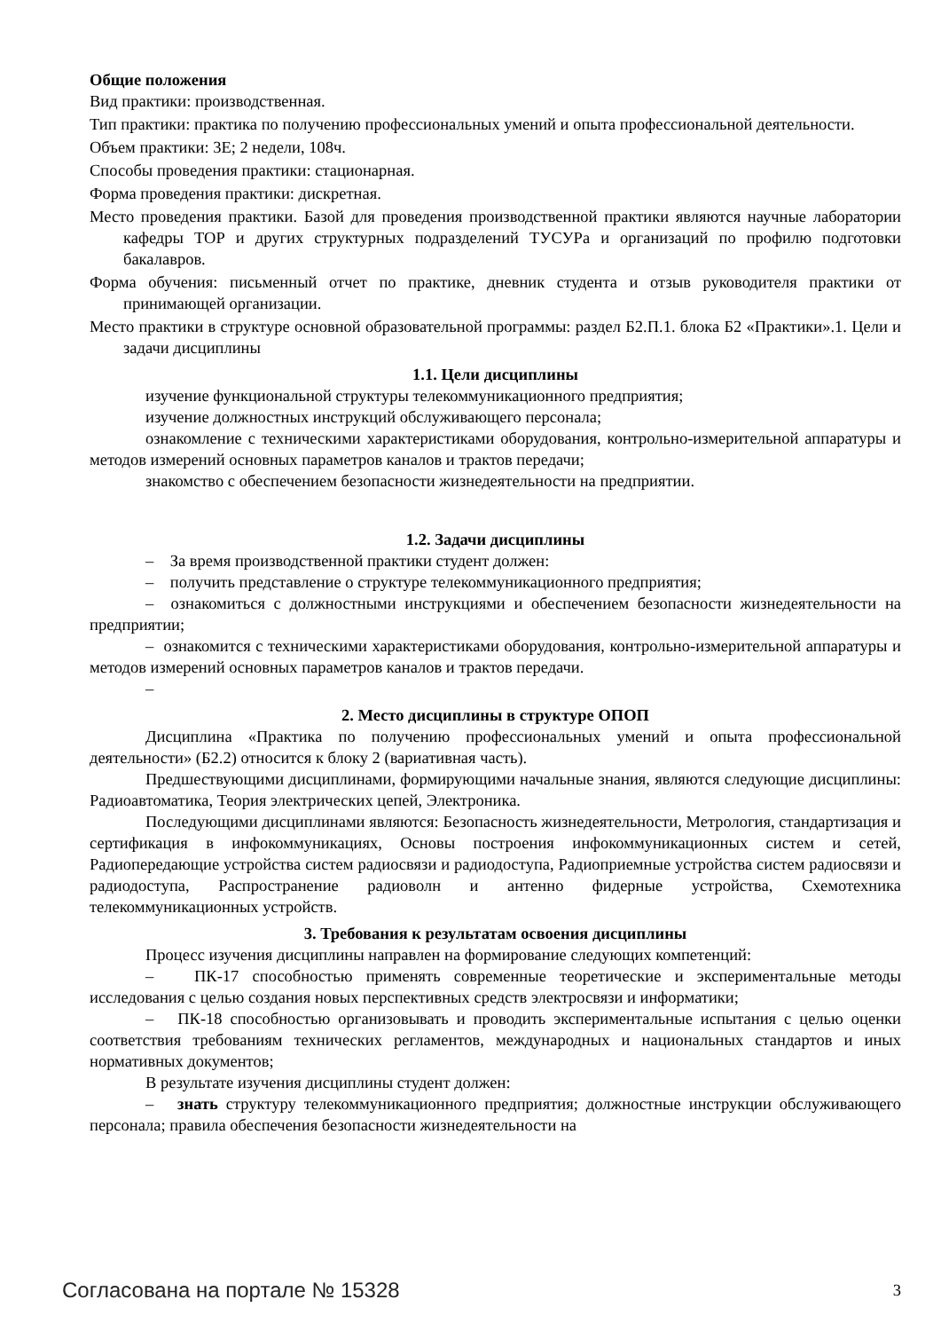Общие положения
Вид практики: производственная.
Тип практики: практика по получению профессиональных умений и опыта профессиональной деятельности.
Объем практики: 3Е; 2 недели, 108ч.
Способы проведения практики: стационарная.
Форма проведения практики: дискретная.
Место проведения практики. Базой для проведения производственной практики являются научные лаборатории кафедры ТОР и других структурных подразделений ТУСУРа и организаций по профилю подготовки бакалавров.
Форма обучения: письменный отчет по практике, дневник студента и отзыв руководителя практики от принимающей организации.
Место практики в структуре основной образовательной программы: раздел Б2.П.1. блока Б2 «Практики».1. Цели и задачи дисциплины
1.1. Цели дисциплины
изучение функциональной структуры телекоммуникационного предприятия;
изучение должностных инструкций обслуживающего персонала;
ознакомление с техническими характеристиками оборудования, контрольно-измерительной аппаратуры и методов измерений основных параметров каналов и трактов передачи;
знакомство с обеспечением безопасности жизнедеятельности на предприятии.
1.2. Задачи дисциплины
– За время производственной практики студент должен:
– получить представление о структуре телекоммуникационного предприятия;
– ознакомиться с должностными инструкциями и обеспечением безопасности жизнедеятельности на предприятии;
– ознакомится с техническими характеристиками оборудования, контрольно-измерительной аппаратуры и методов измерений основных параметров каналов и трактов передачи.
–
2. Место дисциплины в структуре ОПОП
Дисциплина «Практика по получению профессиональных умений и опыта профессиональной деятельности» (Б2.2) относится к блоку 2 (вариативная часть).
Предшествующими дисциплинами, формирующими начальные знания, являются следующие дисциплины: Радиоавтоматика, Теория электрических цепей, Электроника.
Последующими дисциплинами являются: Безопасность жизнедеятельности, Метрология, стандартизация и сертификация в инфокоммуникациях, Основы построения инфокоммуникационных систем и сетей, Радиопередающие устройства систем радиосвязи и радиодоступа, Радиоприемные устройства систем радиосвязи и радиодоступа, Распространение радиоволн и антенно фидерные устройства, Схемотехника телекоммуникационных устройств.
3. Требования к результатам освоения дисциплины
Процесс изучения дисциплины направлен на формирование следующих компетенций:
– ПК-17 способностью применять современные теоретические и экспериментальные методы исследования с целью создания новых перспективных средств электросвязи и информатики;
– ПК-18 способностью организовывать и проводить экспериментальные испытания с целью оценки соответствия требованиям технических регламентов, международных и национальных стандартов и иных нормативных документов;
В результате изучения дисциплины студент должен:
– знать структуру телекоммуникационного предприятия; должностные инструкции обслуживающего персонала; правила обеспечения безопасности жизнедеятельности на
Согласована на портале № 15328 3